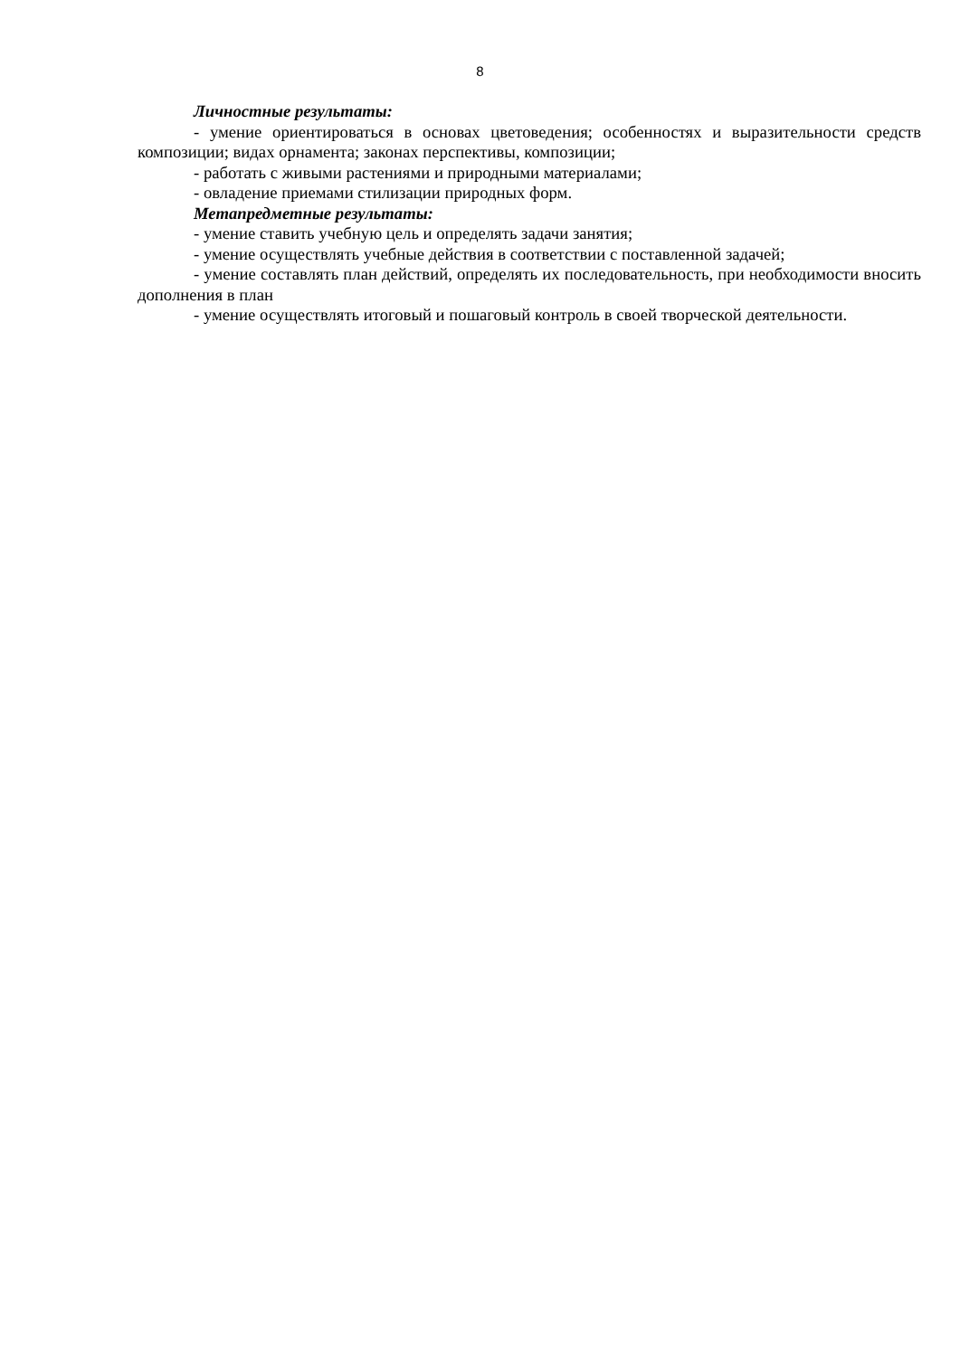8
Личностные результаты:
- умение ориентироваться в основах цветоведения; особенностях и выразительности средств композиции; видах орнамента; законах перспективы, композиции;
- работать с живыми растениями и природными материалами;
- овладение приемами стилизации природных форм.
Метапредметные результаты:
- умение ставить учебную цель и определять задачи занятия;
- умение осуществлять учебные действия в соответствии с поставленной задачей;
- умение составлять план действий, определять их последовательность, при необходимости вносить дополнения в план
- умение осуществлять итоговый и пошаговый контроль в своей творческой деятельности.